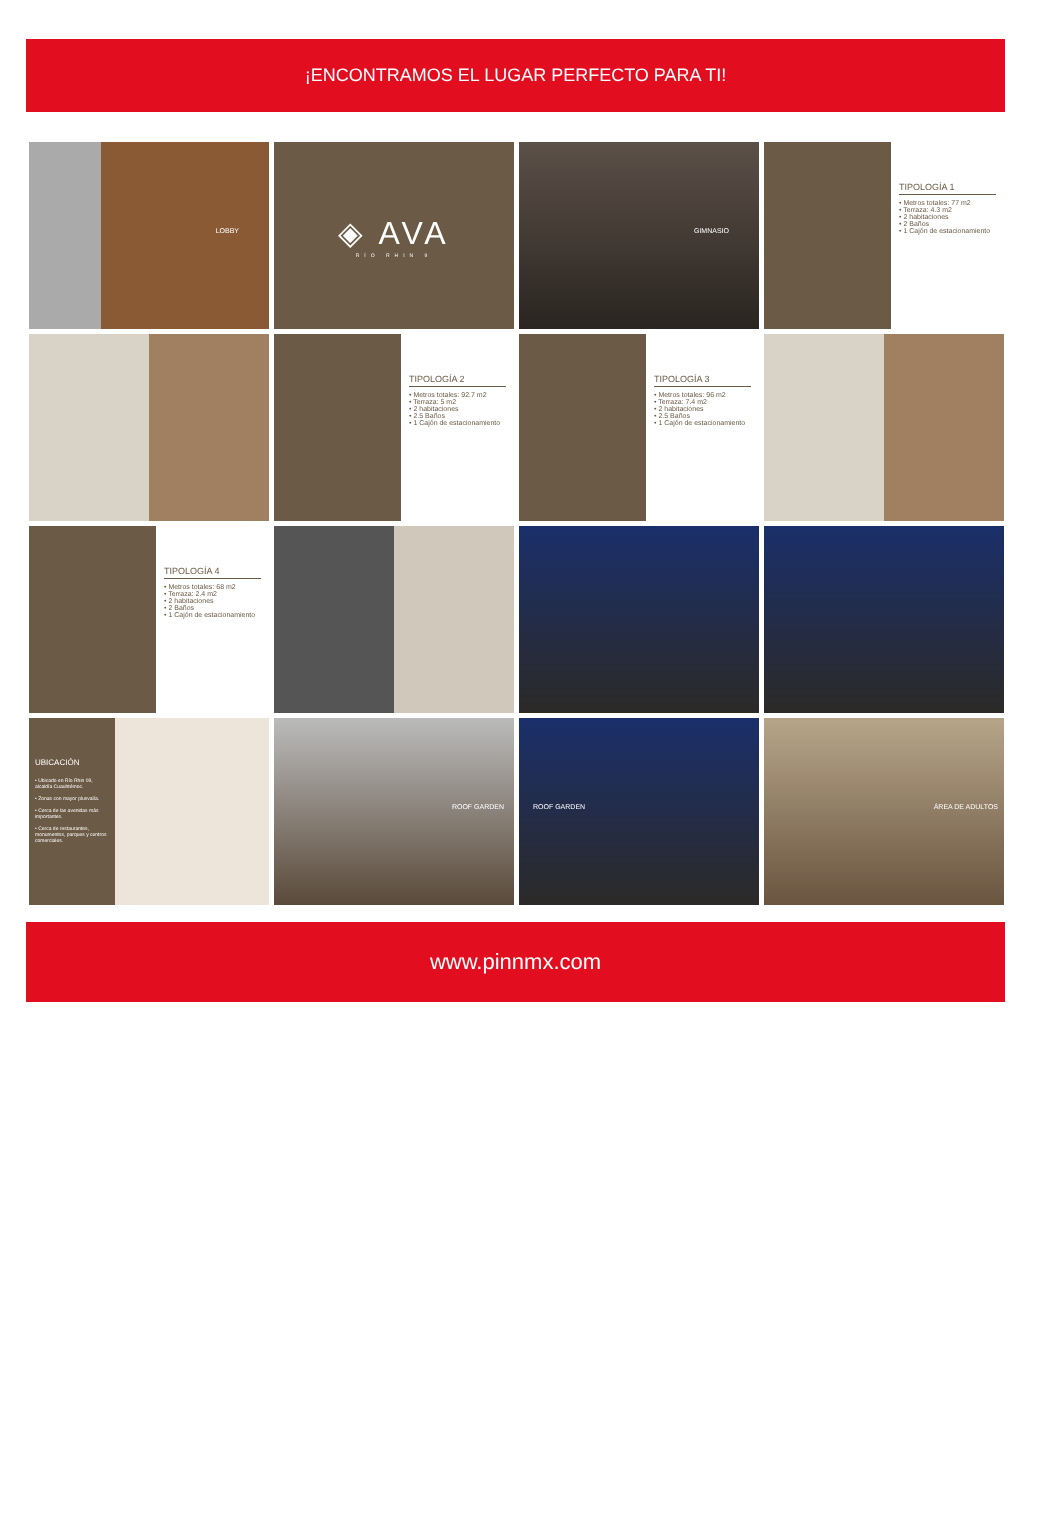¡ENCONTRAMOS EL LUGAR PERFECTO PARA TI!
LOBBY
◈ AVA
RÍO RHIN 9
GIMNASIO
TIPOLOGÍA 1
• Metros totales: 77 m2
• Terraza: 4.3 m2
• 2 habitaciones
• 2 Baños
• 1 Cajón de estacionamiento
TIPOLOGÍA 2
• Metros totales: 92.7 m2
• Terraza: 5 m2
• 2 habitaciones
• 2.5 Baños
• 1 Cajón de estacionamiento
TIPOLOGÍA 3
• Metros totales: 96 m2
• Terraza: 7.4 m2
• 2 habitaciones
• 2.5 Baños
• 1 Cajón de estacionamiento
TIPOLOGÍA 4
• Metros totales: 68 m2
• Terraza: 2.4 m2
• 2 habitaciones
• 2 Baños
• 1 Cajón de estacionamiento
UBICACIÓN
• Ubicado en Río Rhin 09, alcaldía Cuauhtémoc.
• Zonas con mayor plusvalía.
• Cerca de las avenidas más importantes.
• Cerca de restaurantes, monumentos, parques y centros comerciales.
ROOF GARDEN
ROOF GARDEN
ÁREA DE ADULTOS
www.pinnmx.com